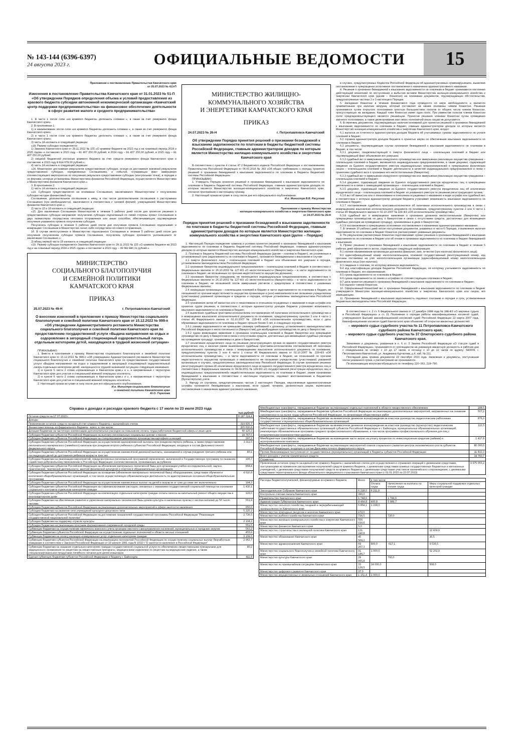№ 143-144 (6396-6397)
24 августа 2023 г.
ОФИЦИАЛЬНЫЕ ВЕДОМОСТИ
15
Приложение к постановлению Правительства Камчатского края
от 25.07.2023 № 413-П
Изменения в постановление Правительства Камчатского края от 31.01.2023 № 51-П «Об утверждении Порядков определения объема и условий предоставления из краевого бюджета субсидии автономной некоммерческой организации «Камчатский центр поддержки предпринимательства» на финансовое обеспечение деятельности в сфере развития малого и среднего предпринимательства»
1. В части 1 после слов «из краевого бюджета» дополнить словами «, а также за счет резервного фонда Камчатского края».
2. В приложении 1:
1) в наименовании после слов «из краевого бюджета» дополнить словами «, а также за счет резервного фонда Камчатского края»;
2) в части 1 после слов «из краевого бюджета» дополнить словами «, а также за счет резервного фонда Камчатского края»;
3) часть 18 изложить в следующей редакции:
«18. Размер субсидии определяется:
1) Законом Камчатского края от 29.11.2022 № 155 «О краевом бюджете на 2023 год и на плановый период 2024 и 2025 годов» и составляет в 2023 году – 81 407 250,00 рублей, в 2024 году – 81 407 250,00 рублей, в 2025 году – 81 407 250,00 рублей;
2) сводной бюджетной росписью краевого бюджета за счет средств резервного фонда Камчатского края и составляет в 2023 году 8 814 678,00 рублей.»;
4) часть 24 изложить в следующей редакции:
«24. Мониторинг достижения результатов предоставления субсидии, исходя из достижения значений результатов предоставления субсидии, определенных Соглашением, и событий, отражающих факт завершения соответствующего мероприятия по получению результата предоставления субсидии (контрольная точка), в порядке и по формам, которые установлены Министерством финансов Российской Федерации, осуществляется Министерством и Министерством финансов Камчатского края.».
3. В приложении 2:
1) часть 14 изложить в следующей редакции:
«14. Субсидия предоставляется на основании Соглашения, заключаемого Министерством с получателем субсидии на один финансовый год.
Соглашение, дополнительное соглашение к нему, в том числе дополнительное соглашение о расторжении Соглашения (при необходимости), заключаются в соответствии с типовой формой, утвержденной Министерством финансов Камчатского края.»;
2) части 15 и 16 изложить в следующей редакции:
«15. Для заключения Соглашения Министерство в течение 5 рабочих дней после дня принятия решения о предоставлении субсидии направляет получателю субсидии подписанный со своей стороны проект Соглашения в двух экземплярах посредством почтового отправления или иным способом, обеспечивающим подтверждение получения указанного проекта получателем субсидии.
Получатель субсидии в течение 5 рабочих дней после дня получения проекта Соглашения подписывает и возвращает Соглашение в Министерство лично либо посредством почтового отправления.
16. В случае непоступления в Министерство подписанного Соглашения в течение 5 рабочих дней после дня получения получателем субсидии проекта Соглашения, получатель субсидии признается уклонившимся от заключения Соглашения.»;
3) абзац первый части 19 изложить в следующей редакции:
«19. Размер субсидии определяется Законом Камчатского края от 29.11.2022 № 155 «О краевом бюджете на 2023 год и на плановый период 2024 и 2025 годов» и составляет в 2023 году – 39 082 880,31 рублей.».
МИНИСТЕРСТВО
СОЦИАЛЬНОГО БЛАГОПОЛУЧИЯ
И СЕМЕЙНОЙ ПОЛИТИКИ
КАМЧАТСКОГО КРАЯ
ПРИКАЗ
25.07.2023 № 49-Н г. Петропавловск-Камчатский
О внесении изменений в приложение к приказу Министерства социального благополучия и семейной политики Камчатского края от 15.12.2022 № 999-п «Об утверждении Административного регламента Министерства социального благополучия и семейной политики Камчатского края по предоставлению государственной услуги «Выдача направления на отдых и оздоровление в загородный стационарный оздоровительный лагерь отдельным категориям детей, находящихся в трудной жизненной ситуации»
ПРИКАЗЫВАЮ:
1. Внести в приложение к приказу Министерства социального благополучия и семейной политики Камчатского края от 15.12.2022 № 999-п «Об утверждении Административного регламента Министерства социального благополучия и семейной политики Камчатского края по предоставлению государственной услуги «Выдача направления на отдых и оздоровление в загородный стационарный оздоровительный лагерь отдельным категориям детей, находящихся в трудной жизненной ситуации» следующие изменения:
1) в пункте 5 части 2 слова «проживающих в Камчатском крае,» и «, и направленные с территории Камчатского края для участия в специальной военной операции» исключить;
2) в пункте 6 части 2 слова «проживающих в Камчатском крае,» и «, и направленные с территории Камчатского края для участия в специальной военной операции» исключить.
2. Настоящий приказ вступает в силу после дня его официального опубликования.
И.о. Министра социального благополучия
и семейной политики Камчатского края
Ю.О. Горелова
МИНИСТЕРСТВО ЖИЛИЩНО-
КОММУНАЛЬНОГО ХОЗЯЙСТВА
И ЭНЕРГЕТИКИ КАМЧАТСКОГО КРАЯ
ПРИКАЗ
24.07.2023 № 26-Н г. Петропавловск-Камчатский
Об утверждении Порядка принятия решений о признании безнадежной к взысканию задолженности по платежам в бюджеты бюджетной системы Российской Федерации, главным администратором доходов по которым является Министерство жилищно-коммунального хозяйства и энергетики Камчатского края
В соответствии с пунктом 4 статьи 47.2 Бюджетного кодекса Российской Федерации и постановлением Правительства Российской Федерации от 06.05.2016 № 393 «Об общих требованиях к порядку принятия решений о признании безнадежной к взысканию задолженности по платежам в бюджеты бюджетной системы Российской Федерации»
ПРИКАЗЫВАЮ:
1. Утвердить Порядок принятия решений о признании безнадежной к взысканию задолженности по платежам в бюджеты бюджетной системы Российской Федерации, главным администратором доходов по которым является Министерство жилищно-коммунального хозяйства и энергетики Камчатского края, согласно приложению к настоящему приказу.
2. Настоящий приказ вступает в силу после дня его официального опубликования.
И.о. Министра В.В. Расулова
Приложение к приказу Министерства
жилищно-коммунального хозяйства и энергетики Камчатского края
от 24.07.2023 № 26-Н
Порядок принятия решений о признании безнадежной к взысканию задолженности по платежам в бюджеты бюджетной системы Российской Федерации, главным администратором доходов по которым является Министерство жилищно-коммунального хозяйства и энергетики Камчатского края (далее – Порядок)
1. Настоящий Порядок определяет правила и условия принятия решений о признании безнадежной к взысканию задолженности по платежам в бюджеты бюджетной системы Российской Федерации, главным администратором доходов по которым является Министерство жилищно-коммунального хозяйства и энергетики Камчатского края.
2. Платежи в бюджеты бюджетной системы Российской Федерации (далее – платежи в бюджет), не уплаченные в установленный срок (задолженность по платежам в бюджет), признаются безнадежными к взысканию в случае:
2.1 смерти физического лица – плательщика платежей в бюджет или объявления его умершим в порядке, установленном законодательством Российской Федерации;
2.2 признания банкротом индивидуального предпринимателя – плательщика платежей в бюджет в соответствии с Федеральным законом от 26.10.2002 № 127-ФЗ «О несостоятельности (банкротстве)» – в части задолженности по платежам в бюджет, не погашенным по причине недостаточности имущества должника;
2.3 признания банкротом гражданина, не являющегося индивидуальным предпринимателем, в соответствии с Федеральным законом от 26.10.2002 № 127-ФЗ «О несостоятельности (банкротстве)» – в части задолженности по платежам в бюджет, не погашенной после завершения расчетов с кредиторами в соответствии с указанным Федеральным законом;
2.4 ликвидации организации – плательщика платежей в бюджет в части задолженности по платежам в бюджет, не погашенной по причине недостаточности имущества организации и (или) невозможности ее погашения учредителями (участниками) указанной организации в пределах и порядке, которые установлены законодательством Российской Федерации;
2.5 применения актов об амнистии или о помиловании в отношении осужденных к наказанию в виде штрафа или принятия судом решения, в соответствии с которым администратор доходов бюджета утрачивает возможность взыскания задолженности по платежам в бюджет;
2.6 вынесения судебным приставом-исполнителем постановления об окончании исполнительного производства и о возвращении взыскателю исполнительного документа по основанию, предусмотренному пунктом 3 или 4 части 1 статьи 46 Федерального закона от 02.10.2007 № 229-ФЗ «Об исполнительном производстве», если с даты образования задолженности по платежам в бюджет прошло более 5 лет, в следующих случаях:
2.6.1 размер задолженности не превышает размера требований к должнику, установленного законодательством Российской Федерации о несостоятельности (банкротстве) для возбуждения производства по делу о банкротстве;
2.6.2 судом возвращено заявление о признании плательщика платежей в бюджет банкротом или прекращено производство по делу о банкротстве в связи с отсутствием средств, достаточных для возмещения судебных расходов на проведение процедур, применяемых в деле о банкротстве;
2.7 исключения юридического лица по решению регистрирующего органа из единого государственного реестра юридических лиц и наличия ранее вынесенного судебным приставом-исполнителем постановления об окончании исполнительного производства в связи с возвращением взыскателю исполнительного документа по основанию, предусмотренному пунктом 3 или 4 части 1 статьи 46 Федерального закона от 02.10.2007 № 229-ФЗ «Об исполнительном производстве», – в части задолженности по платежам в бюджет, не погашенной по причине недостаточности имущества организации и невозможности ее погашения учредителями (участниками) указанной организации в случаях, предусмотренных законодательством Российской Федерации. В случае признания решения регистрирующего органа об исключении юридического лица из единого государственного реестра юридических лиц в соответствии с Федеральным законом от 08.08.2001 № 129-ФЗ «О государственной регистрации юридических лиц и индивидуальных предпринимателей» недействительным задолженность по платежам в бюджет, ранее признанная безнадежной к взысканию в соответствии с настоящим подпунктом, подлежит восстановлению в бюджетном (бухгалтерском) учете.
3. Наряду со случаями, предусмотренными частью 2 настоящего Порядка, неуплаченные административные штрафы признаются безнадежными к взысканию, если судьей, органом, должностным лицом, вынесшими постановление о назначении административного наказания,
в случаях, предусмотренных Кодексом Российской Федерации об административных правонарушениях, вынесено постановление о прекращении исполнения постановления о назначении административного наказания.
4. Решение о признании безнадежной к взысканию задолженности по платежам в бюджет принимается постоянно действующей комиссией по поступлению и выбытию активов Министерства жилищно-коммунального хозяйства и энергетики Камчатского края (далее – Комиссия) на основании документов, подтверждающих обстоятельства, предусмотренные частями 2 и 3 настоящего Порядка.
5. Заседания Комиссии в течение финансового года проводятся по мере необходимости и являются правомочными при наличии кворума, который составляет не менее половины членов Комиссии. Решение принимается путем открытого голосования простым большинством голосов от общего числа членов Комиссии, присутствующих на заседании. Каждый член Комиссии имеет один голос. При равенстве голосов членов Комиссии голос председательствующего является решающим. Принятие решения членами Комиссии путем проведения заочного голосования, а также делегирование ими своих полномочий иным лицам не допускается.
6. В перечень документов, подтверждающих наличие оснований для принятия решений о признании безнадежной к взысканию задолженности по платежам в бюджет, главным администратором доходов по которым является Министерство жилищно-коммунального хозяйства и энергетики Камчатского края, входят:
6.1 выписка из отчетности администратора доходов бюджета об учитываемых суммах задолженности по уплате платежей в бюджет;
6.2 справка администратора доходов бюджета о принятых мерах по обеспечению взыскания задолженности по платежам в бюджет;
6.3 документы, подтверждающие случаи признания безнадежной к взысканию задолженности по платежам в бюджет, в том числе:
6.3.1 документ, свидетельствующий о смерти физического лица – плательщика платежей в бюджет или подтверждающий факт объявления его умершим;
6.3.2 судебный акт о завершении конкурсного производства или завершении реализации имущества гражданина – плательщика платежей в бюджет, являвшегося индивидуальным предпринимателем, а также документ, содержащий сведения из Единого государственного реестра индивидуальных предпринимателей о прекращении физическим лицом – плательщиком платежей в бюджет деятельности в качестве индивидуального предпринимателя в связи с принятием судебного акта о признании его несостоятельным (банкротом);
6.3.3 судебный акт о завершении конкурсного производства или завершении реализации имущества гражданина – плательщика платежей в бюджет;
6.3.4 документ, содержащий сведения из Единого государственного реестра юридических лиц о прекращении деятельности в связи с ликвидацией организации – плательщика платежей в бюджет;
6.3.5 документ, содержащий сведения из Единого государственного реестра юридических лиц об исключении юридического лица – плательщика платежей в бюджет из указанного реестра по решению регистрирующего органа;
6.3.6 акт об амнистии или о помиловании в отношении осужденных к наказанию в виде штрафа или судебный акт, в соответствии с которым администратор доходов бюджета утрачивает возможность взыскания задолженности по платежам в бюджет;
6.3.7 постановление судебного пристава-исполнителя об окончании исполнительного производства в связи с возвращением взыскателю исполнительного документа по основанию, предусмотренному пунктом 3 или 4 части 1 статьи 46 Федерального закона от 02.10.2007 № 229-ФЗ «Об исполнительном производстве»;
6.3.8 судебный акт о возвращении заявления о признании должника несостоятельным (банкротом) или прекращении производства по делу о банкротстве в связи с отсутствием средств, достаточных для возмещения судебных расходов на проведение процедур, применяемых в деле о банкротстве;
6.3.9 постановление о прекращении исполнения постановления о назначении административного наказания.
7. В течение 10 рабочих дней после поступления документов, указанных в части 6 Порядка, и выявления наличия задолженности по платежам в бюджет Комиссия рассматривает указанные документы.
8. По результатам рассмотрения Комиссия подготавливает проект решения о признании безнадежной к взысканию задолженности по платежам в бюджет или об отказе в признании задолженности по платежам в бюджет безнадежной к взысканию.
9. Проект решения о признании безнадежной к взысканию задолженности по платежам в бюджет в течение 5 рабочих дней оформляется актом, содержащим следующую информацию:
9.1 полное наименование организации должника (фамилия, имя, отчество (при наличии) физического лица);
9.2 идентификационный номер налогоплательщика, основной государственный регистрационный номер, код причины постановки на учет налогоплательщика организации (идентификационный номер налогоплательщика физического лица (при наличии);
9.3 сведения о платеже, по которому возникла задолженность;
9.4 код классификации доходов бюджетов Российской Федерации, по которому учитывается задолженность по платежам в бюджет, его наименование;
9.5 сумма задолженности по платежам в бюджет;
9.6 сумма задолженности по пеням и штрафам по соответствующим платежам в бюджет;
9.7 дата принятия решения о признании безнадежной к взысканию задолженности по платежам в бюджет;
9.8 подписи членов Комиссии.
10. Оформленный Комиссией акт о признании безнадежной к взысканию задолженности по платежам в бюджет утверждается Министром жилищно-коммунального хозяйства и энергетики Камчатского края или лицом, его замещающим.
11. Признанная безнадежной к взысканию задолженность подлежит списанию в порядке и срок, установленные бюджетным законодательством Российской Федерации.
В соответствии с п. 2 ст. 6 Федерального закона от 17 декабря 1998 года № 188-ФЗ «О мировых судьях в Российской Федерации» и ст. 21 Положения о порядке работы квалификационных коллегий судей, утвержденного Высшей квалификационной коллегией судей Российской Федерации 22 марта 2007 года, Квалификационная коллегия судей Камчатского края объявляет об открытии вакантных должностей:
– мирового судьи судебного участка № 11 Петропавловск-Камчатского судебного района Камчатского края;
– мирового судьи судебного участка № 37 Олюторского судебного района Камчатского края.
Заявления и документы, указанные в п. 6 ст. 5 Закона Российской Федерации «О статусе судей в Российской Федерации», принимаются от претендентов на указанную вакантную должность в рабочие дни с понедельника по четверг с 10 до 17 часов, в пятницу с 10 до 12 часов по адресу: 683009, г. Петропавловск-Камчатский, ул. Академика Курчатова, д.4, каб. № 211.
Последний день приема документов 22 сентября 2023 года. Заявления и документы, поступившие после указанного срока, к рассмотрению не принимаются.
По возникающим вопросам обращаться по телефону 220–363, 219–790.
Справка о доходах и расходах краевого бюджета с 17 июля по 23 июля 2023 года
тыс.рублей
| Остатки средств на 17.07.2023 г. | 8 187 324,4 |
| Доходы | |
| Привлечение остатков средств на единый счет краевого бюджета с казначейских счетов | -319 835,7 |
| Финансовая помощь из федерального бюджета - всего, в том числе: | 205 630,9 |
| Дотации бюджетам на частичную компенсацию дополнительных расходов на повышение оплаты труда работников бюджетной сферы и иные цели | 60 125,3 |
| Субсидии бюджетам субъектов Российской Федерации на выплату региональных социальных доплат к пенсии | 19 767,5 |
| Субсидии бюджетам субъектов Российской Федерации на стимулирование увеличения производства картофеля и овощей | 297,2 |
| Субсидии бюджетам субъектов Российской Федерации на осуществление единовременной выплаты при рождении первого ребенка, а также предоставление регионального материнского (семейного) капитала при рождении второго ребенка в субъектах Российской Федерации, входящих в состав Дальневосточного федерального округа | 3 311,5 |
| Субсидии бюджетам субъектов Российской Федерации на осуществление ежемесячной денежной выплаты, назначаемой в случае рождения третьего ребенка или последующих детей до достижения ребенком возраста трех лет | 80,1 |
| Субсидии бюджетам на реализацию мероприятий, предусмотренных региональной программой переселения, включенной в Государственную программу по оказанию содействия добровольному переселению в Российскую Федерацию соотечественников, проживающих за рубежом | 196,7 |
| Субсидии бюджетам субъектов Российской Федерации на обновление материально-технической базы для организации учебно-исследовательской, научно-практической, творческой деятельности, занятий физической культурой и спортом в образовательных организациях | 868,4 |
| Субсидии бюджетам субъектов Российской Федерации на оснащение (обновление материально-технической базы) оборудованием, средствами обучения и воспитания общеобразовательных организаций, в том числе осуществляющих образовательную деятельность по адаптированным основным общеобразовательным программам | 4 610,9 |
| Субсидии бюджетам субъектов Российской Федерации на осуществление ежемесячных выплат на детей в возрасте от трех до семи лет включительно | 194,3 |
| Субсидии бюджетам субъектов Российской Федерации на софинансирование расходов, связанных с оказанием государственной социальной помощи на основании социального контракта отдельным категориям граждан | 1 430,1 |
| Субсидии бюджетам субъектов Российской Федерации на компенсацию отдельным категориям граждан оплаты взноса на капитальный ремонт общего имущества в многоквартирном доме | 129,0 |
| Субсидии бюджетам на обеспечение развития и укрепления материально-технической базы домов культуры в населенных пунктах с числом жителей до 50 тысяч человек | 551,9 |
| Субсидии бюджетам субъектов Российской Федерации на реализацию дополнительных мероприятий в сфере занятости населения | 950,0 |
| Субсидии бюджетам на развитие сети учреждений культурно-досугового типа | 5 225,2 |
| Субсидия бюджетам субъектов Российской Федерации на достижение показателей государственной программы Российской Федерации "Реализация государственной национальной политики" | 2 736,5 |
| Субсидии бюджетам на поддержку отрасли культуры | 2 104,3 |
| Субсидии бюджетам на реализацию программ формирования современной городской среды | 551,5 |
| Субвенции бюджетам на осуществление первичного воинского учета органами местного самоуправления поселений, муниципальных и городских округов | 563,2 |
| Субвенции бюджетам субъектов Российской Федерации на осуществление отдельных полномочий в области лесных отношений | 455,9 |
| Субвенции бюджетам на оплату жилищно-коммунальных услуг отдельным категориям граждан | 3 109,0 |
| Субвенции бюджетам субъектов Российской Федерации на реализацию полномочий Российской Федерации по осуществлению социальных выплат безработным гражданам в соответствии с Законом Российской Федерации от 19 апреля 1991 года N 1032-I "О занятости населения в Российской Федерации" | 2 963,7 |
| Субвенции бюджетам на оказание отдельным категориям граждан государственной социальной услуги по обеспечению лекарственными препаратами для медицинского применения по рецептам на лекарственные препараты, медицинскими изделиями по рецептам на медицинские изделия, а также специализированными продуктами лечебного питания для детей-инвалидов | 80,2 |
| Единая субвенция бюджетам субъектов Российской Федерации и бюджету г. Байконура | 411,9 |
| Межбюджетные трансферты, передаваемые бюджетам на реализацию отдельных полномочий в области лекарственного обеспечения | 188,5 |
| Межбюджетные трансферты, передаваемые бюджетам субъектов Российской Федерации на реализацию дополнительных мероприятий, направленных на снижение напряженности на рынке труда субъектов Российской Федерации, по организации общественных работ | 507,2 |
| Межбюджетные трансферты, передаваемые бюджетам на ежемесячное денежное вознаграждение за классное руководство педагогическим работникам государственных и муниципальных общеобразовательных организаций | 876,3 |
| Межбюджетные трансферты, передаваемые бюджетам на ежемесячное денежное вознаграждение за классное руководство (кураторство) педагогическим работникам государственных образовательных организаций субъектов Российской Федерации и г. Байконура, муниципальных образовательных организаций, реализующих образовательные программы среднего профессионального образования, в том числе программы профессионального обучения для лиц с ограниченными возможностями здоровья | 113,5 |
| Межбюджетные трансферты, передаваемые бюджетам на возмещение части затрат на уплату процентов по инвестиционным кредитам (займам) в агропромышленном комплексе | 1 417,8 |
| Межбюджетные трансферты, передаваемые бюджетам на реализацию мероприятий планов социального развития центров экономического роста субъектов Российской Федерации, входящих в состав Дальневосточного федерального округа | 80 000,0 |
| Прочие безвозмездные поступления от государственных (муниципальных) организаций в бюджеты субъектов Российской Федерации | 11 813,3 |
| Всего доходов с учетом привлеченных средств | 34 760,7 |
| Справочно: | |
| Привлечение остатков средств на единый счет краевого бюджета с казначейских счетов для осуществления и отражения операций с денежными средствами, поступающими во временное распоряжение получателей средств краевого бюджета, с денежными средствами краевых государственных бюджетных и автономных учреждений, с денежными средствами получателей средств из краевого бюджета, с денежными средствами участников казначейского сопровождения, с денежными средствами территориального фонда обязательного медицинского страхования Камчатского края (с 01.01.2023 по 23.07.2023) | 9 675 055,2 |
| Расходы бюджетополучателей, финансируемые из краевого бюджета | Всего | в том числе: | | |
| --- | --- | --- | --- | --- |
| | | Оплата труда | Начисления на выплаты по оплате труда | Меры социальной поддержки отдельных категорий граждан |
| Законодательное Собрание Камчатского края | 6 218,0 | 6 211,9 | | |
| Контрольно-счетная палата Камчатского края | 390,0 | | | |
| Правительство Камчатского края | 1 744,6 | | 1 744,6 | |
| Администрация Губернатора Камчатского края | 8 464,8 | 400,8 | 5 989,7 | |
| Министерство сельского хозяйства, пищевой и перерабатывающей промышленности Камчатского края | 5 854,1 | 1 228,0 | | |
| Министерство природных ресурсов и экологии Камчатского края | 172,0 | | | |
| Министерство рыбного хозяйства Камчатского края | 736,5 | | 720,0 | |
| Министерство жилищно-коммунального хозяйства и энергетики Камчатского края | 556 030,6 | | | |
| Министерство финансов Камчатского края | 5,0 | | | |
| Министерство строительства и жилищной политики Камчатского края | 131 240,8 | | | 12 409,9 |
| Министерство образования Камчатского края | 45 509,2 | | | 26,5 |
| Министерство здравоохранения Камчатского края | 69 267,3 | 800,0 | -617,1 | 9 536,5 |
| Министерство социального благополучия и семейной политики Камчатского края | 91 186,7 | 1 000,0 | | 52 202,9 |
| Министерство культуры Камчатского края | 29 065,8 | | 760,0 | |
| Министерство по чрезвычайным ситуациям Камчатского края | 33 139,5 | 24 000,0 | | 508,0 |
| Министерство цифрового развития Камчатского края | 37,0 | | | |
| Министерство имущественных и земельных отношений Камчатского края | 1 151,4 | 1 000,0 | | |